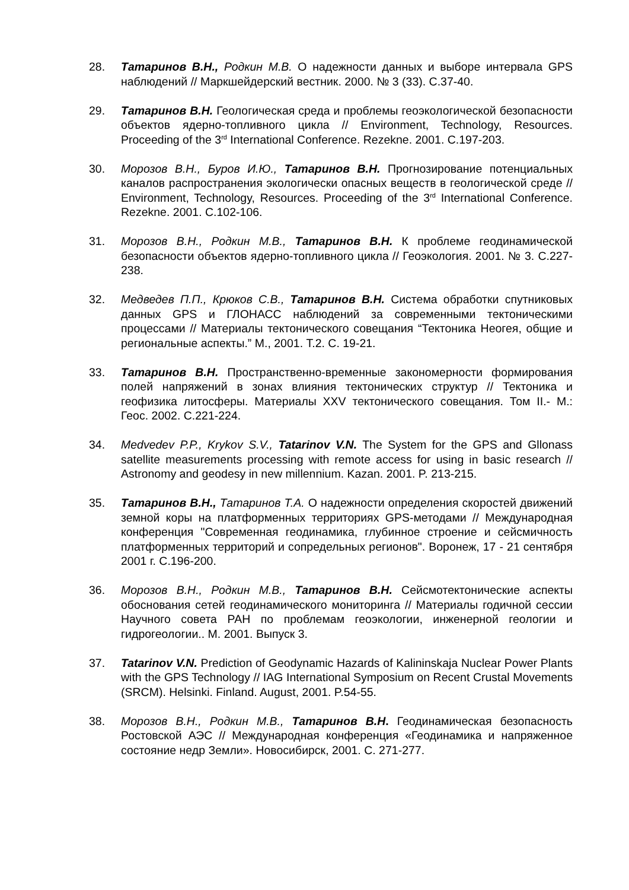28. Татаринов В.Н., Родкин М.В. О надежности данных и выборе интервала GPS наблюдений // Маркшейдерский вестник. 2000. № 3 (33). С.37-40.
29. Татаринов В.Н. Геологическая среда и проблемы геоэкологической безопасности объектов ядерно-топливного цикла // Environment, Technology, Resources. Proceeding of the 3<sup>rd</sup> International Conference. Rezekne. 2001. С.197-203.
30. Морозов В.Н., Буров И.Ю., Татаринов В.Н. Прогнозирование потенциальных каналов распространения экологически опасных веществ в геологической среде // Environment, Technology, Resources. Proceeding of the 3<sup>rd</sup> International Conference. Rezekne. 2001. С.102-106.
31. Морозов В.Н., Родкин М.В., Татаринов В.Н. К проблеме геодинамической безопасности объектов ядерно-топливного цикла // Геоэкология. 2001. № 3. С.227-238.
32. Медведев П.П., Крюков С.В., Татаринов В.Н. Система обработки спутниковых данных GPS и ГЛОНАСС наблюдений за современными тектоническими процессами // Материалы тектонического совещания “Тектоника Неогея, общие и региональные аспекты.” М., 2001. Т.2. С. 19-21.
33. Татаринов В.Н. Пространственно-временные закономерности формирования полей напряжений в зонах влияния тектонических структур // Тектоника и геофизика литосферы. Материалы XXV тектонического совещания. Том II.- М.: Геос. 2002. С.221-224.
34. Medvedev P.P., Krykov S.V., Tatarinov V.N. The System for the GPS and Gllonass satellite measurements processing with remote access for using in basic research // Astronomy and geodesy in new millennium. Kazan. 2001. P. 213-215.
35. Татаринов В.Н., Татаринов Т.А. О надежности определения скоростей движений земной коры на платформенных территориях GPS-методами // Международная конференция "Современная геодинамика, глубинное строение и сейсмичность платформенных территорий и сопредельных регионов". Воронеж, 17 - 21 сентября 2001 г. С.196-200.
36. Морозов В.Н., Родкин М.В., Татаринов В.Н. Сейсмотектонические аспекты обоснования сетей геодинамического мониторинга // Материалы годичной сессии Научного совета РАН по проблемам геоэкологии, инженерной геологии и гидрогеологии.. М. 2001. Выпуск 3.
37. Tatarinov V.N. Prediction of Geodynamic Hazards of Kalininskaja Nuclear Power Plants with the GPS Technology // IAG International Symposium on Recent Crustal Movements (SRCM). Helsinki. Finland. August, 2001. P.54-55.
38. Морозов В.Н., Родкин М.В., Татаринов В.Н. Геодинамическая безопасность Ростовской АЭС // Международная конференция «Геодинамика и напряженное состояние недр Земли». Новосибирск, 2001. С. 271-277.